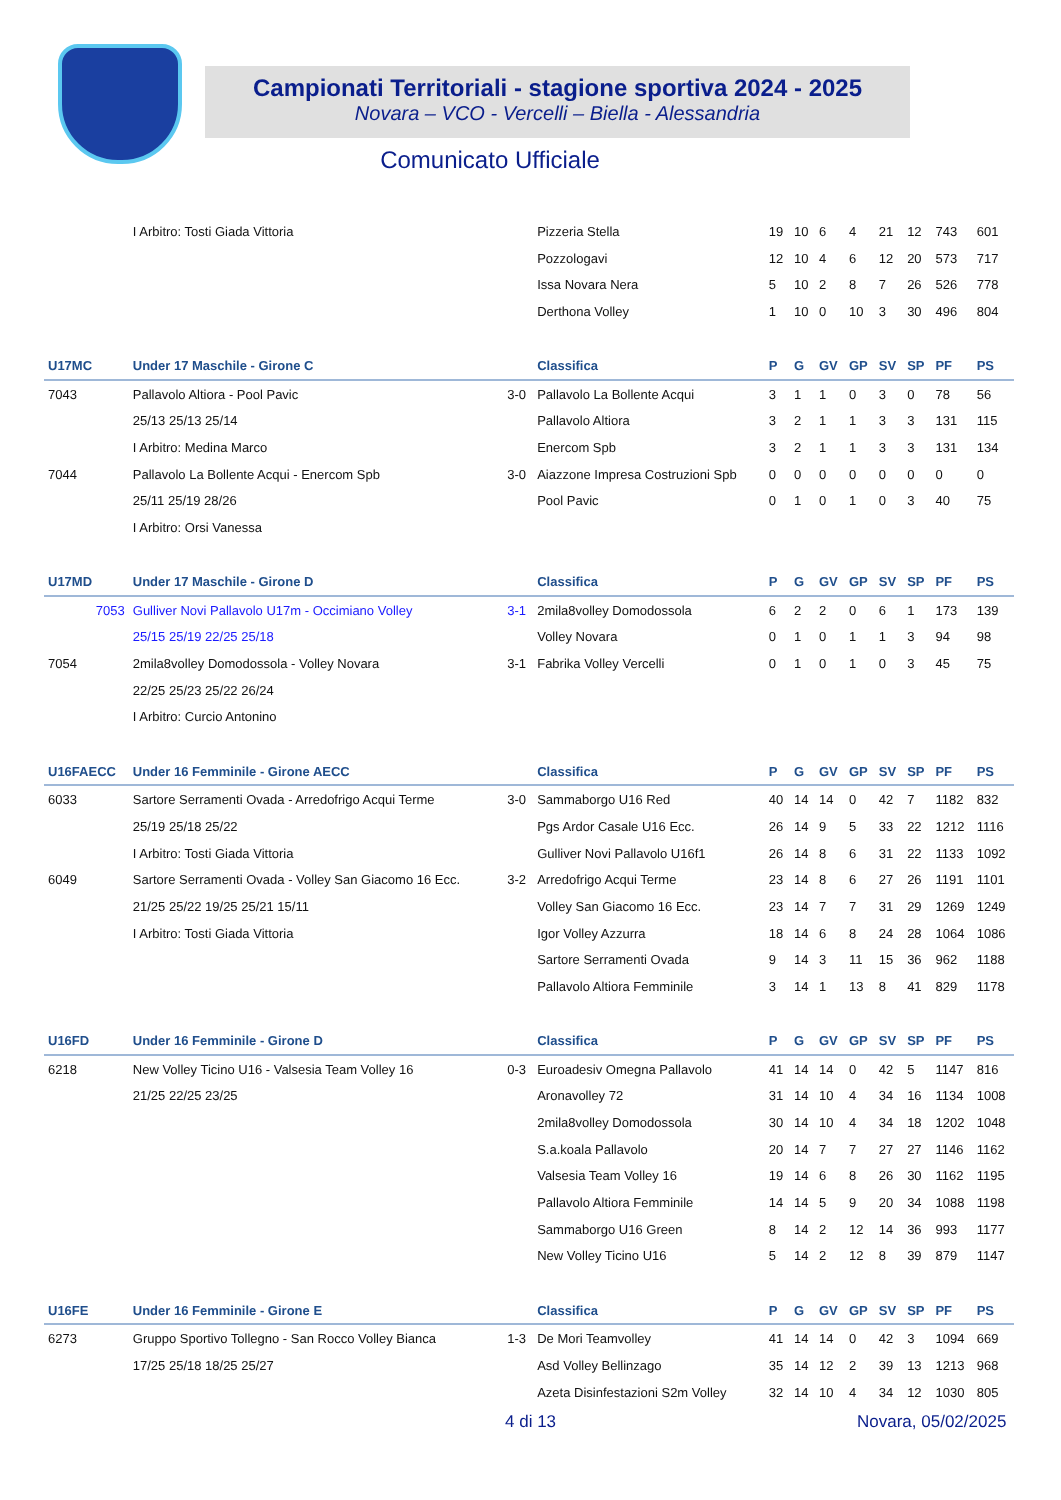Campionati Territoriali - stagione sportiva 2024 - 2025
Novara – VCO - Vercelli – Biella - Alessandria
Comunicato Ufficiale
| | I Arbitro: Tosti Giada Vittoria | | Pizzeria Stella | 19 | 10 | 6 | 4 | 21 | 12 | 743 | 601 |
| | | | Pozzologavi | 12 | 10 | 4 | 6 | 12 | 20 | 573 | 717 |
| | | | Issa Novara Nera | 5 | 10 | 2 | 8 | 7 | 26 | 526 | 778 |
| | | | Derthona Volley | 1 | 10 | 0 | 10 | 3 | 30 | 496 | 804 |
| U17MC | Under 17 Maschile - Girone C | | Classifica | P | G | GV | GP | SV | SP | PF | PS |
| 7043 | Pallavolo Altiora - Pool Pavic | 3-0 | Pallavolo La Bollente Acqui | 3 | 1 | 1 | 0 | 3 | 0 | 78 | 56 |
| | 25/13 25/13 25/14 | | Pallavolo Altiora | 3 | 2 | 1 | 1 | 3 | 3 | 131 | 115 |
| | I Arbitro: Medina Marco | | Enercom Spb | 3 | 2 | 1 | 1 | 3 | 3 | 131 | 134 |
| 7044 | Pallavolo La Bollente Acqui - Enercom Spb | 3-0 | Aiazzone Impresa Costruzioni Spb | 0 | 0 | 0 | 0 | 0 | 0 | 0 | 0 |
| | 25/11 25/19 28/26 | | Pool Pavic | 0 | 1 | 0 | 1 | 0 | 3 | 40 | 75 |
| | I Arbitro: Orsi Vanessa | | | | | | | | | | |
| U17MD | Under 17 Maschile - Girone D | | Classifica | P | G | GV | GP | SV | SP | PF | PS |
| 7053 | Gulliver Novi Pallavolo U17m - Occimiano Volley | 3-1 | 2mila8volley Domodossola | 6 | 2 | 2 | 0 | 6 | 1 | 173 | 139 |
| | 25/15 25/19 22/25 25/18 | | Volley Novara | 0 | 1 | 0 | 1 | 1 | 3 | 94 | 98 |
| 7054 | 2mila8volley Domodossola - Volley Novara | 3-1 | Fabrika Volley Vercelli | 0 | 1 | 0 | 1 | 0 | 3 | 45 | 75 |
| | 22/25 25/23 25/22 26/24 | | | | | | | | | | |
| | I Arbitro: Curcio Antonino | | | | | | | | | | |
| U16FAECC | Under 16 Femminile - Girone AECC | | Classifica | P | G | GV | GP | SV | SP | PF | PS |
| 6033 | Sartore Serramenti Ovada - Arredofrigo Acqui Terme | 3-0 | Sammaborgo U16 Red | 40 | 14 | 14 | 0 | 42 | 7 | 1182 | 832 |
| | 25/19 25/18 25/22 | | Pgs Ardor Casale U16 Ecc. | 26 | 14 | 9 | 5 | 33 | 22 | 1212 | 1116 |
| | I Arbitro: Tosti Giada Vittoria | | Gulliver Novi Pallavolo U16f1 | 26 | 14 | 8 | 6 | 31 | 22 | 1133 | 1092 |
| 6049 | Sartore Serramenti Ovada - Volley San Giacomo 16 Ecc. | 3-2 | Arredofrigo Acqui Terme | 23 | 14 | 8 | 6 | 27 | 26 | 1191 | 1101 |
| | 21/25 25/22 19/25 25/21 15/11 | | Volley San Giacomo 16 Ecc. | 23 | 14 | 7 | 7 | 31 | 29 | 1269 | 1249 |
| | I Arbitro: Tosti Giada Vittoria | | Igor Volley Azzurra | 18 | 14 | 6 | 8 | 24 | 28 | 1064 | 1086 |
| | | | Sartore Serramenti Ovada | 9 | 14 | 3 | 11 | 15 | 36 | 962 | 1188 |
| | | | Pallavolo Altiora Femminile | 3 | 14 | 1 | 13 | 8 | 41 | 829 | 1178 |
| U16FD | Under 16 Femminile - Girone D | | Classifica | P | G | GV | GP | SV | SP | PF | PS |
| 6218 | New Volley Ticino U16 - Valsesia Team Volley 16 | 0-3 | Euroadesiv Omegna Pallavolo | 41 | 14 | 14 | 0 | 42 | 5 | 1147 | 816 |
| | 21/25 22/25 23/25 | | Aronavolley 72 | 31 | 14 | 10 | 4 | 34 | 16 | 1134 | 1008 |
| | | | 2mila8volley Domodossola | 30 | 14 | 10 | 4 | 34 | 18 | 1202 | 1048 |
| | | | S.a.koala Pallavolo | 20 | 14 | 7 | 7 | 27 | 27 | 1146 | 1162 |
| | | | Valsesia Team Volley 16 | 19 | 14 | 6 | 8 | 26 | 30 | 1162 | 1195 |
| | | | Pallavolo Altiora Femminile | 14 | 14 | 5 | 9 | 20 | 34 | 1088 | 1198 |
| | | | Sammaborgo U16 Green | 8 | 14 | 2 | 12 | 14 | 36 | 993 | 1177 |
| | | | New Volley Ticino U16 | 5 | 14 | 2 | 12 | 8 | 39 | 879 | 1147 |
| U16FE | Under 16 Femminile - Girone E | | Classifica | P | G | GV | GP | SV | SP | PF | PS |
| 6273 | Gruppo Sportivo Tollegno - San Rocco Volley Bianca | 1-3 | De Mori Teamvolley | 41 | 14 | 14 | 0 | 42 | 3 | 1094 | 669 |
| | 17/25 25/18 18/25 25/27 | | Asd Volley Bellinzago | 35 | 14 | 12 | 2 | 39 | 13 | 1213 | 968 |
| | | | Azeta Disinfestazioni S2m Volley | 32 | 14 | 10 | 4 | 34 | 12 | 1030 | 805 |
4 di 13 Novara, 05/02/2025